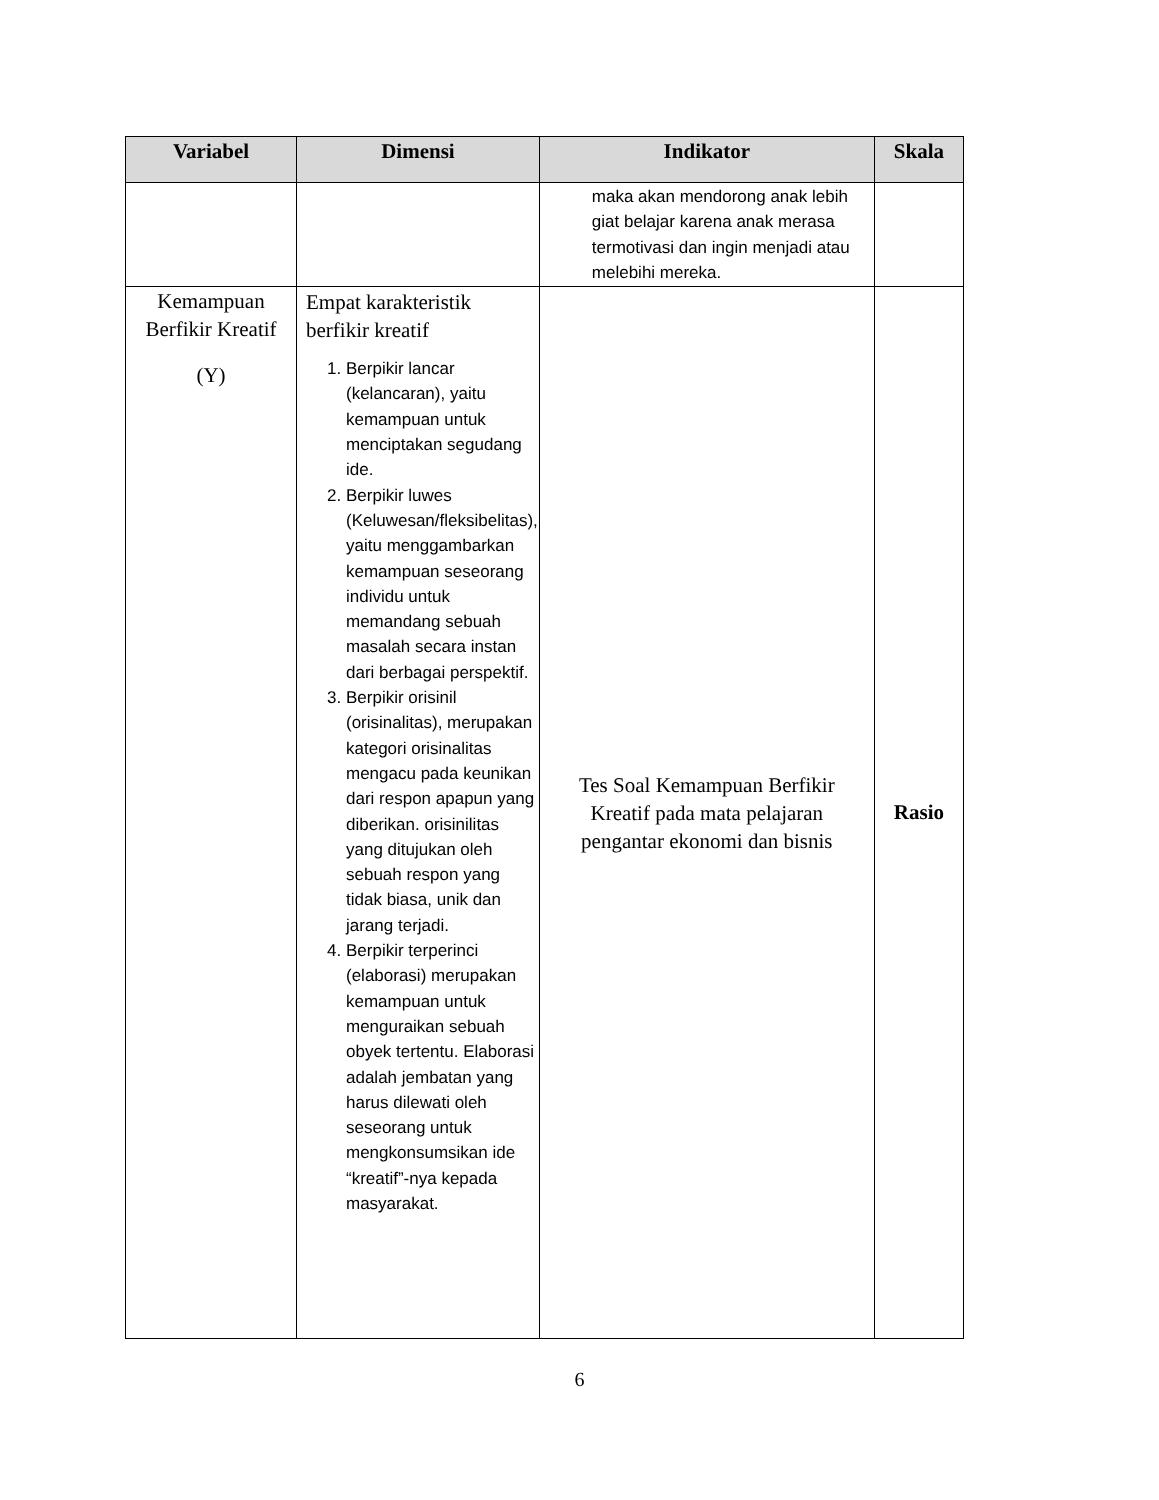| Variabel | Dimensi | Indikator | Skala |
| --- | --- | --- | --- |
| | | maka akan mendorong anak lebih giat belajar karena anak merasa termotivasi dan ingin menjadi atau melebihi mereka. | |
| Kemampuan Berfikir Kreatif (Y) | Empat karakteristik berfikir kreatif 1. Berpikir lancar (kelancaran), yaitu kemampuan untuk menciptakan segudang ide. 2. Berpikir luwes (Keluwesan/fleksibelitas), yaitu menggambarkan kemampuan seseorang individu untuk memandang sebuah masalah secara instan dari berbagai perspektif. 3. Berpikir orisinil (orisinalitas), merupakan kategori orisinalitas mengacu pada keunikan dari respon apapun yang diberikan. orisinilitas yang ditujukan oleh sebuah respon yang tidak biasa, unik dan jarang terjadi. 4. Berpikir terperinci (elaborasi) merupakan kemampuan untuk menguraikan sebuah obyek tertentu. Elaborasi adalah jembatan yang harus dilewati oleh seseorang untuk mengkonsumsikan ide “kreatif”-nya kepada masyarakat. | Tes Soal Kemampuan Berfikir Kreatif pada mata pelajaran pengantar ekonomi dan bisnis | Rasio |
6